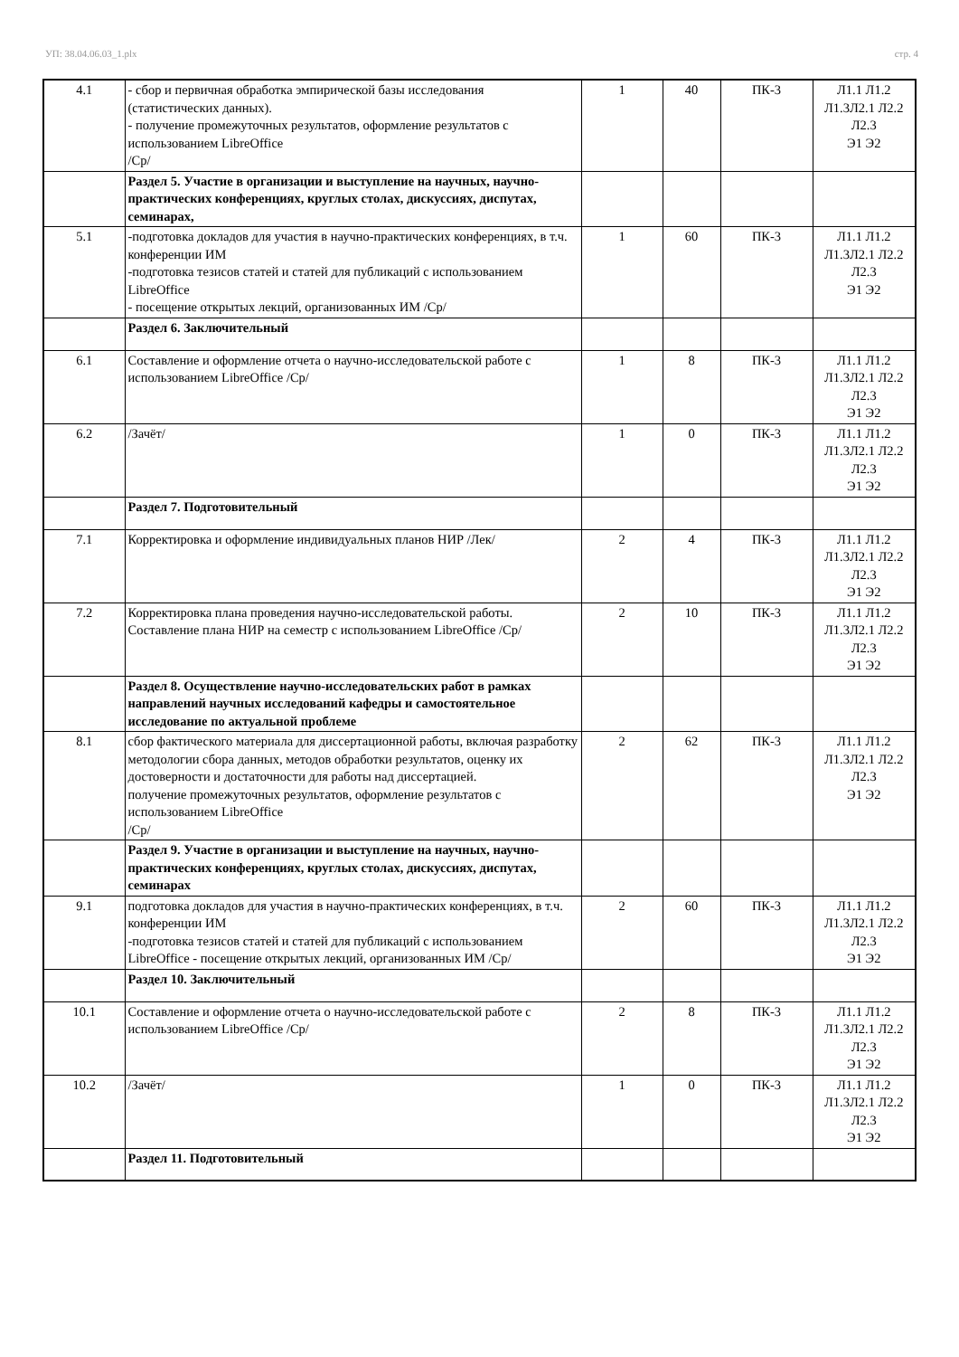УП: 38.04.06.03_1.plx стр. 4
| 4.1 | - сбор и первичная обработка эмпирической базы исследования (статистических данных). - получение промежуточных результатов, оформление результатов с использованием LibreOffice /Ср/ | 1 | 40 | ПК-3 | Л1.1 Л1.2 Л1.3Л2.1 Л2.2 Л2.3 Э1 Э2 |
| | Раздел 5. Участие в организации и выступление на научных, научно-практических конференциях, круглых столах, дискуссиях, диспутах, семинарах, | | | | |
| 5.1 | -подготовка докладов для участия в научно-практических конференциях, в т.ч. конференции ИМ -подготовка тезисов статей и статей для публикаций с использованием LibreOffice - посещение открытых лекций, организованных ИМ /Ср/ | 1 | 60 | ПК-3 | Л1.1 Л1.2 Л1.3Л2.1 Л2.2 Л2.3 Э1 Э2 |
| | Раздел 6. Заключительный | | | | |
| 6.1 | Составление и оформление отчета о научно-исследовательской работе с использованием LibreOffice /Ср/ | 1 | 8 | ПК-3 | Л1.1 Л1.2 Л1.3Л2.1 Л2.2 Л2.3 Э1 Э2 |
| 6.2 | /Зачёт/ | 1 | 0 | ПК-3 | Л1.1 Л1.2 Л1.3Л2.1 Л2.2 Л2.3 Э1 Э2 |
| | Раздел 7. Подготовительный | | | | |
| 7.1 | Корректировка и оформление индивидуальных планов НИР /Лек/ | 2 | 4 | ПК-3 | Л1.1 Л1.2 Л1.3Л2.1 Л2.2 Л2.3 Э1 Э2 |
| 7.2 | Корректировка плана проведения научно-исследовательской работы. Составление плана НИР на семестр с использованием LibreOffice /Ср/ | 2 | 10 | ПК-3 | Л1.1 Л1.2 Л1.3Л2.1 Л2.2 Л2.3 Э1 Э2 |
| | Раздел 8. Осуществление научно-исследовательских работ в рамках направлений научных исследований кафедры и самостоятельное исследование по актуальной проблеме | | | | |
| 8.1 | сбор фактического материала для диссертационной работы, включая разработку методологии сбора данных, методов обработки результатов, оценку их достоверности и достаточности для работы над диссертацией. получение промежуточных результатов, оформление результатов с использованием LibreOffice /Ср/ | 2 | 62 | ПК-3 | Л1.1 Л1.2 Л1.3Л2.1 Л2.2 Л2.3 Э1 Э2 |
| | Раздел 9. Участие в организации и выступление на научных, научно-практических конференциях, круглых столах, дискуссиях, диспутах, семинарах | | | | |
| 9.1 | подготовка докладов для участия в научно-практических конференциях, в т.ч. конференции ИМ -подготовка тезисов статей и статей для публикаций с использованием LibreOffice - посещение открытых лекций, организованных ИМ /Ср/ | 2 | 60 | ПК-3 | Л1.1 Л1.2 Л1.3Л2.1 Л2.2 Л2.3 Э1 Э2 |
| | Раздел 10. Заключительный | | | | |
| 10.1 | Составление и оформление отчета о научно-исследовательской работе с использованием LibreOffice /Ср/ | 2 | 8 | ПК-3 | Л1.1 Л1.2 Л1.3Л2.1 Л2.2 Л2.3 Э1 Э2 |
| 10.2 | /Зачёт/ | 1 | 0 | ПК-3 | Л1.1 Л1.2 Л1.3Л2.1 Л2.2 Л2.3 Э1 Э2 |
| | Раздел 11. Подготовительный | | | | |